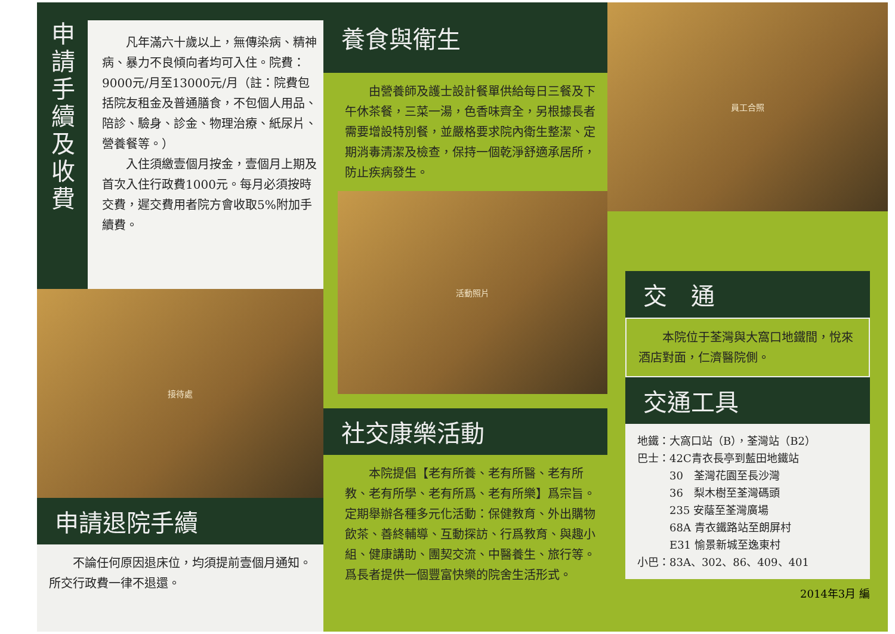申
請
手
續
及
收
費
　　凡年滿六十歲以上，無傳染病、精神病、暴力不良傾向者均可入住。院費：9000元/月至13000元/月（註：院費包括院友租金及普通膳食，不包個人用品、陪診、驗身、診金、物理治療、紙尿片、營養餐等。）
　　入住須繳壹個月按金，壹個月上期及首次入住行政費1000元。每月必須按時交費，遲交費用者院方會收取5%附加手續費。
接待處
申請退院手續
　　不論任何原因退床位，均須提前壹個月通知。所交行政費一律不退還。
養食與衛生
　　由營養師及護士設計餐單供給每日三餐及下午休茶餐，三菜一湯，色香味齊全，另根據長者需要增設特別餐，並嚴格要求院內衛生整潔、定期消毒清潔及檢查，保持一個乾淨舒適承居所，防止疾病發生。
活動照片
社交康樂活動
　　本院提倡【老有所養、老有所醫、老有所教、老有所學、老有所爲、老有所樂】爲宗旨。定期舉辦各種多元化活動：保健教育、外出購物飲茶、善終輔導、互動探訪、行爲教育、與趣小組、健康講助、團契交流、中醫養生、旅行等。爲長者提供一個豐富快樂的院舍生活形式。
員工合照
交　通
　　本院位于荃灣與大窩口地鐵間，悅來酒店對面，仁濟醫院側。
交通工具
地鐵：大窩口站（B），荃灣站（B2）
巴士：42C青衣長亭到藍田地鐵站
　　　30　荃灣花園至長沙灣
　　　36　梨木樹至荃灣碼頭
　　　235 安蔭至荃灣廣場
　　　68A 青衣鐵路站至朗屏村
　　　E31 愉景新城至逸東村
小巴：83A、302、86、409、401
2014年3月 編